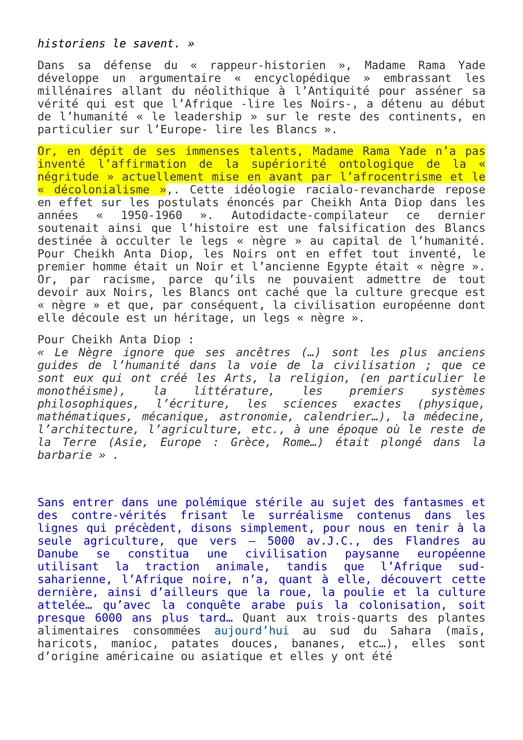historiens le savent. »
Dans sa défense du « rappeur-historien », Madame Rama Yade développe un argumentaire « encyclopédique » embrassant les millénaires allant du néolithique à l’Antiquité pour asséner sa vérité qui est que l’Afrique -lire les Noirs-, a détenu au début de l’humanité « le leadership » sur le reste des continents, en particulier sur l’Europe- lire les Blancs ».
Or, en dépit de ses immenses talents, Madame Rama Yade n’a pas inventé l’affirmation de la supériorité ontologique de la « négritude » actuellement mise en avant par l’afrocentrisme et le « décolonialisme »,. Cette idéologie racialo-revancharde repose en effet sur les postulats énoncés par Cheikh Anta Diop dans les années « 1950-1960 ». Autodidacte-compilateur ce dernier soutenait ainsi que l’histoire est une falsification des Blancs destinée à occulter le legs « nègre » au capital de l’humanité. Pour Cheikh Anta Diop, les Noirs ont en effet tout inventé, le premier homme était un Noir et l’ancienne Egypte était « nègre ». Or, par racisme, parce qu’ils ne pouvaient admettre de tout devoir aux Noirs, les Blancs ont caché que la culture grecque est « nègre » et que, par conséquent, la civilisation européenne dont elle découle est un héritage, un legs « nègre ».
Pour Cheikh Anta Diop :
« Le Nègre ignore que ses ancêtres (…) sont les plus anciens guides de l’humanité dans la voie de la civilisation ; que ce sont eux qui ont créé les Arts, la religion, (en particulier le monothéisme), la littérature, les premiers systèmes philosophiques, l’écriture, les sciences exactes (physique, mathématiques, mécanique, astronomie, calendrier…), la médecine, l’architecture, l’agriculture, etc., à une époque où le reste de la Terre (Asie, Europe : Grèce, Rome…) était plongé dans la barbarie » .
Sans entrer dans une polémique stérile au sujet des fantasmes et des contre-vérités frisant le surréalisme contenus dans les lignes qui précèdent, disons simplement, pour nous en tenir à la seule agriculture, que vers – 5000 av.J.C., des Flandres au Danube se constitua une civilisation paysanne européenne utilisant la traction animale, tandis que l’Afrique sud-saharienne, l’Afrique noire, n’a, quant à elle, découvert cette dernière, ainsi d’ailleurs que la roue, la poulie et la culture attelée… qu’avec la conquête arabe puis la colonisation, soit presque 6000 ans plus tard… Quant aux trois-quarts des plantes alimentaires consommées aujourd’hui au sud du Sahara (maïs, haricots, manioc, patates douces, bananes, etc…), elles sont d’origine américaine ou asiatique et elles y ont été